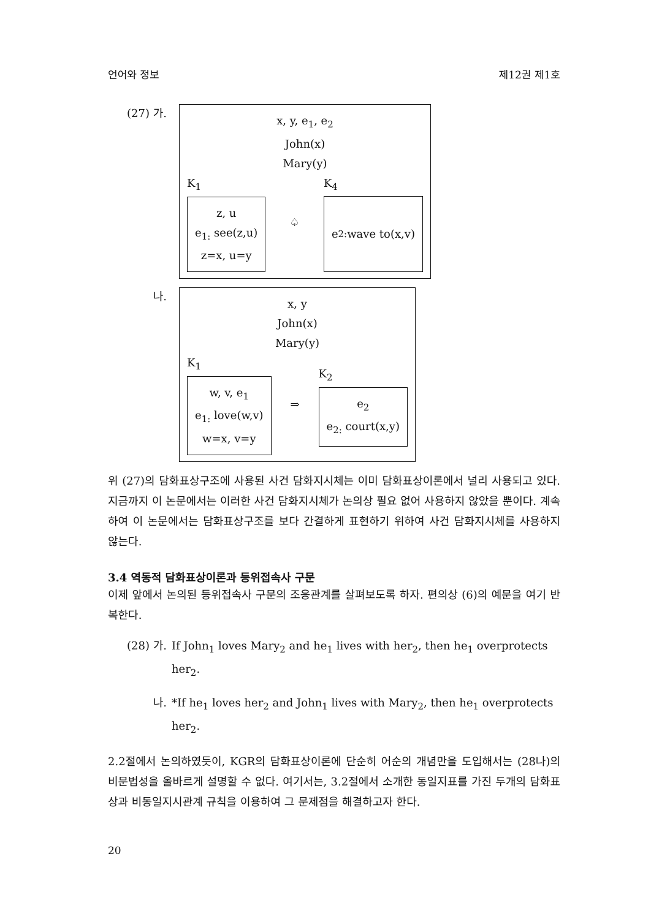언어와 정보 제12권 제1호
(27) 가.
x, y, e<sub>1</sub>, e<sub>2</sub>
John(x)
Mary(y)
K<sub>1</sub>
z, u
e<sub>1:</sub> see(z,u)
z=x, u=y
♤
K<sub>4</sub>
e<sub>2:</sub> wave to(x,v)
나.
x, y
John(x)
Mary(y)
K<sub>1</sub>
w, v, e<sub>1</sub>
e<sub>1:</sub> love(w,v)
w=x, v=y
⇒
K<sub>2</sub>
e<sub>2</sub>
e<sub>2:</sub> court(x,y)
위 (27)의 담화표상구조에 사용된 사건 담화지시체는 이미 담화표상이론에서 널리 사용되고 있다. 지금까지 이 논문에서는 이러한 사건 담화지시체가 논의상 필요 없어 사용하지 않았을 뿐이다. 계속하여 이 논문에서는 담화표상구조를 보다 간결하게 표현하기 위하여 사건 담화지시체를 사용하지 않는다.
3.4 역동적 담화표상이론과 등위접속사 구문
이제 앞에서 논의된 등위접속사 구문의 조응관계를 살펴보도록 하자. 편의상 (6)의 예문을 여기 반복한다.
(28) 가. If John<sub>1</sub> loves Mary<sub>2</sub> and he<sub>1</sub> lives with her<sub>2</sub>, then he<sub>1</sub> overprotects her<sub>2</sub>.
나. *If he<sub>1</sub> loves her<sub>2</sub> and John<sub>1</sub> lives with Mary<sub>2</sub>, then he<sub>1</sub> overprotects her<sub>2</sub>.
2.2절에서 논의하였듯이, KGR의 담화표상이론에 단순히 어순의 개념만을 도입해서는 (28나)의 비문법성을 올바르게 설명할 수 없다. 여기서는, 3.2절에서 소개한 동일지표를 가진 두개의 담화표상과 비동일지시관계 규칙을 이용하여 그 문제점을 해결하고자 한다.
20